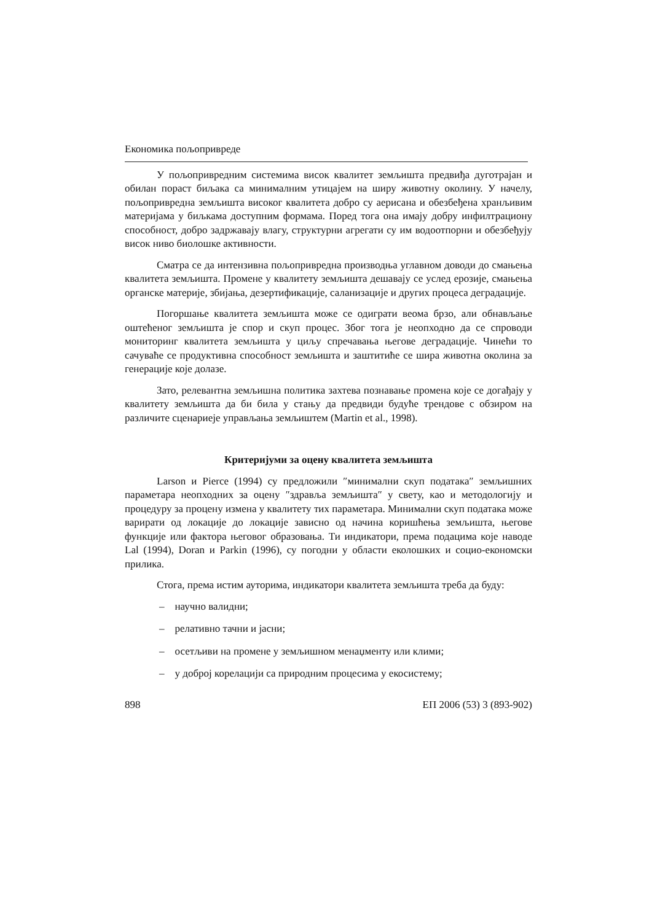Економика пољопривреде
У пољопривредним системима висок квалитет земљишта предвиђа дуготрајан и обилан пораст биљака са минималним утицајем на ширу животну околину. У начелу, пољопривредна земљишта високог квалитета добро су аерисана и обезбеђена хранљивим материјама у биљкама доступним формама. Поред тога она имају добру инфилтрациону способност, добро задржавају влагу, структурни агрегати су им водоотпорни и обезбеђују висок ниво биолошке активности.
Сматра се да интензивна пољопривредна производња углавном доводи до смањења квалитета земљишта. Промене у квалитету земљишта дешавају се услед ерозије, смањења органске материје, збијања, дезертификације, саланизације и других процеса деградације.
Погоршање квалитета земљишта може се одиграти веома брзо, али обнављање оштећеног земљишта је спор и скуп процес. Због тога је неопходно да се спроводи мониторинг квалитета земљишта у циљу спречавања његове деградације. Чинећи то сачуваће се продуктивна способност земљишта и заштитиће се шира животна околина за генерације које долазе.
Зато, релевантна земљишна политика захтева познавање промена које се догађају у квалитету земљишта да би била у стању да предвиди будуће трендове с обзиром на различите сценариеје управљања земљиштем (Martin et al., 1998).
Критеријуми за оцену квалитета земљишта
Larson и Pierce (1994) су предложили ″минимални скуп података″ земљишних параметара неопходних за оцену ″здравља земљишта″ у свету, као и методологију и процедуру за процену измена у квалитету тих параметара. Минимални скуп података може варирати од локације до локације зависно од начина коришћења земљишта, његове функције или фактора његовог образовања. Ти индикатори, према подацима које наводе Lal (1994), Doran и Parkin (1996), су погодни у области еколошких и социо-економски прилика.
Стога, према истим ауторима, индикатори квалитета земљишта треба да буду:
– научно валидни;
– релативно тачни и јасни;
– осетљиви на промене у земљишном менаџменту или клими;
– у доброј корелацији са природним процесима у екосистему;
898 ЕП 2006 (53) 3 (893-902)